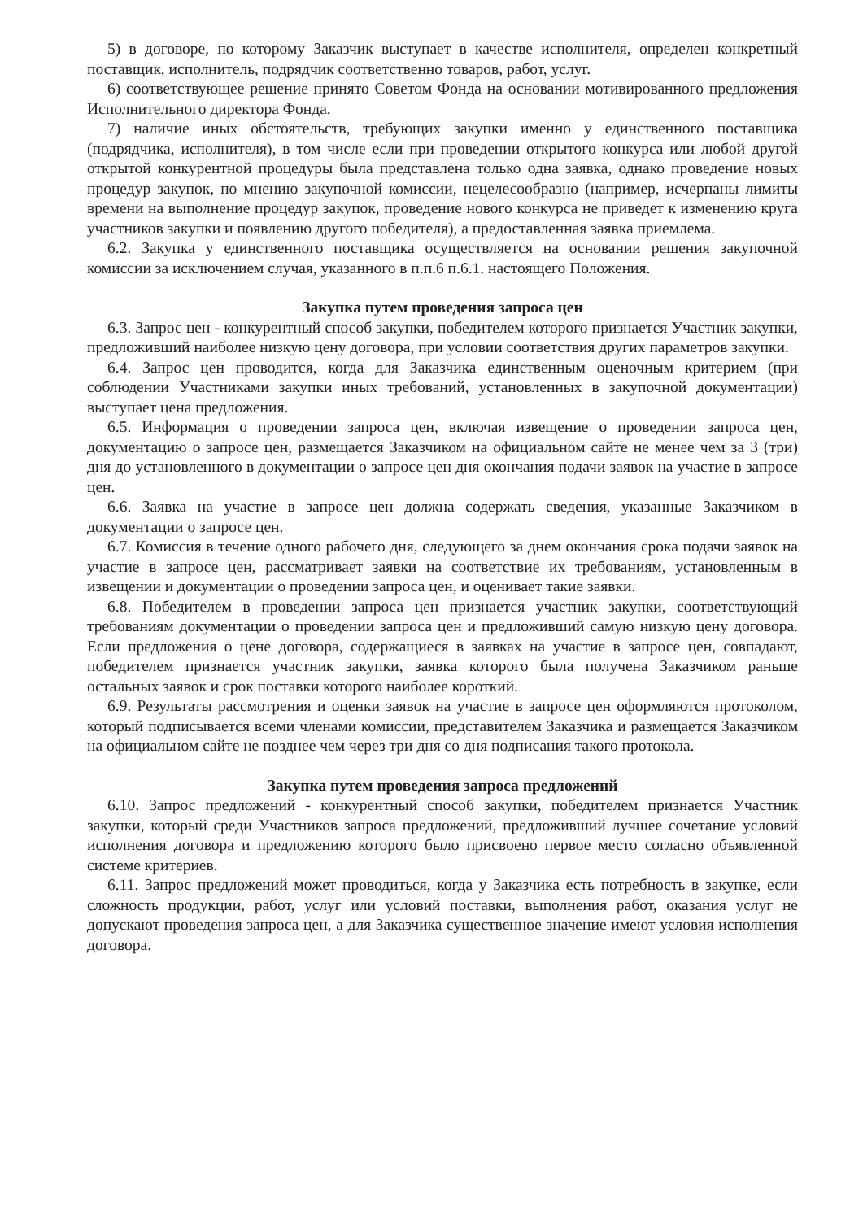5) в договоре, по которому Заказчик выступает в качестве исполнителя, определен конкретный поставщик, исполнитель, подрядчик соответственно товаров, работ, услуг.
6) соответствующее решение принято Советом Фонда на основании мотивированного предложения Исполнительного директора Фонда.
7) наличие иных обстоятельств, требующих закупки именно у единственного поставщика (подрядчика, исполнителя), в том числе если при проведении открытого конкурса или любой другой открытой конкурентной процедуры была представлена только одна заявка, однако проведение новых процедур закупок, по мнению закупочной комиссии, нецелесообразно (например, исчерпаны лимиты времени на выполнение процедур закупок, проведение нового конкурса не приведет к изменению круга участников закупки и появлению другого победителя), а предоставленная заявка приемлема.
6.2. Закупка у единственного поставщика осуществляется на основании решения закупочной комиссии за исключением случая, указанного в п.п.6 п.6.1. настоящего Положения.
Закупка путем проведения запроса цен
6.3. Запрос цен - конкурентный способ закупки, победителем которого признается Участник закупки, предложивший наиболее низкую цену договора, при условии соответствия других параметров закупки.
6.4. Запрос цен проводится, когда для Заказчика единственным оценочным критерием (при соблюдении Участниками закупки иных требований, установленных в закупочной документации) выступает цена предложения.
6.5. Информация о проведении запроса цен, включая извещение о проведении запроса цен, документацию о запросе цен, размещается Заказчиком на официальном сайте не менее чем за 3 (три) дня до установленного в документации о запросе цен дня окончания подачи заявок на участие в запросе цен.
6.6. Заявка на участие в запросе цен должна содержать сведения, указанные Заказчиком в документации о запросе цен.
6.7. Комиссия в течение одного рабочего дня, следующего за днем окончания срока подачи заявок на участие в запросе цен, рассматривает заявки на соответствие их требованиям, установленным в извещении и документации о проведении запроса цен, и оценивает такие заявки.
6.8. Победителем в проведении запроса цен признается участник закупки, соответствующий требованиям документации о проведении запроса цен и предложивший самую низкую цену договора. Если предложения о цене договора, содержащиеся в заявках на участие в запросе цен, совпадают, победителем признается участник закупки, заявка которого была получена Заказчиком раньше остальных заявок и срок поставки которого наиболее короткий.
6.9. Результаты рассмотрения и оценки заявок на участие в запросе цен оформляются протоколом, который подписывается всеми членами комиссии, представителем Заказчика и размещается Заказчиком на официальном сайте не позднее чем через три дня со дня подписания такого протокола.
Закупка путем проведения запроса предложений
6.10. Запрос предложений - конкурентный способ закупки, победителем признается Участник закупки, который среди Участников запроса предложений, предложивший лучшее сочетание условий исполнения договора и предложению которого было присвоено первое место согласно объявленной системе критериев.
6.11. Запрос предложений может проводиться, когда у Заказчика есть потребность в закупке, если сложность продукции, работ, услуг или условий поставки, выполнения работ, оказания услуг не допускают проведения запроса цен, а для Заказчика существенное значение имеют условия исполнения договора.